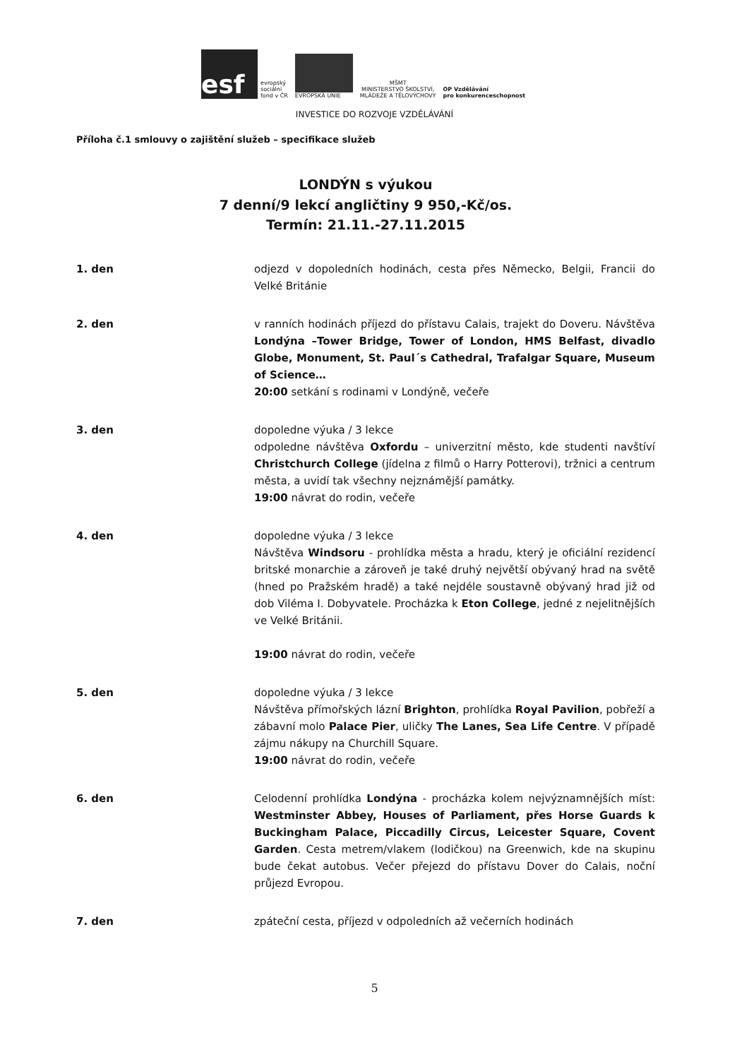esf
evropský
sociální
fond v ČR
EVROPSKÁ UNIE
MŠMT
MINISTERSTVO ŠKOLSTVÍ,
MLÁDEŽE A TĚLOVÝCHOVY
OP Vzdělávání
pro konkurenceschopnost
INVESTICE DO ROZVOJE VZDĚLÁVÁNÍ
Příloha č.1 smlouvy o zajištění služeb – specifikace služeb
LONDÝN s výukou
7 denní/9 lekcí angličtiny 9 950,-Kč/os.
Termín: 21.11.-27.11.2015
1. den odjezd v dopoledních hodinách, cesta přes Německo, Belgii, Francii do Velké Británie
2. den v ranních hodinách příjezd do přístavu Calais, trajekt do Doveru. Návštěva Londýna –Tower Bridge, Tower of London, HMS Belfast, divadlo Globe, Monument, St. Paul´s Cathedral, Trafalgar Square, Museum of Science…
20:00 setkání s rodinami v Londýně, večeře
3. den dopoledne výuka / 3 lekce
odpoledne návštěva Oxfordu – univerzitní město, kde studenti navštíví Christchurch College (jídelna z filmů o Harry Potterovi), tržnici a centrum města, a uvidí tak všechny nejznámější památky.
19:00 návrat do rodin, večeře
4. den dopoledne výuka / 3 lekce
Návštěva Windsoru - prohlídka města a hradu, který je oficiální rezidencí britské monarchie a zároveň je také druhý největší obývaný hrad na světě (hned po Pražském hradě) a také nejdéle soustavně obývaný hrad již od dob Viléma I. Dobyvatele. Procházka k Eton College, jedné z nejelitnějších ve Velké Británii.
19:00 návrat do rodin, večeře
5. den dopoledne výuka / 3 lekce
Návštěva přímořských lázní Brighton, prohlídka Royal Pavilion, pobřeží a zábavní molo Palace Pier, uličky The Lanes, Sea Life Centre. V případě zájmu nákupy na Churchill Square.
19:00 návrat do rodin, večeře
6. den Celodenní prohlídka Londýna - procházka kolem nejvýznamnějších míst: Westminster Abbey, Houses of Parliament, přes Horse Guards k Buckingham Palace, Piccadilly Circus, Leicester Square, Covent Garden. Cesta metrem/vlakem (lodičkou) na Greenwich, kde na skupinu bude čekat autobus. Večer přejezd do přístavu Dover do Calais, noční průjezd Evropou.
7. den zpáteční cesta, příjezd v odpoledních až večerních hodinách
5